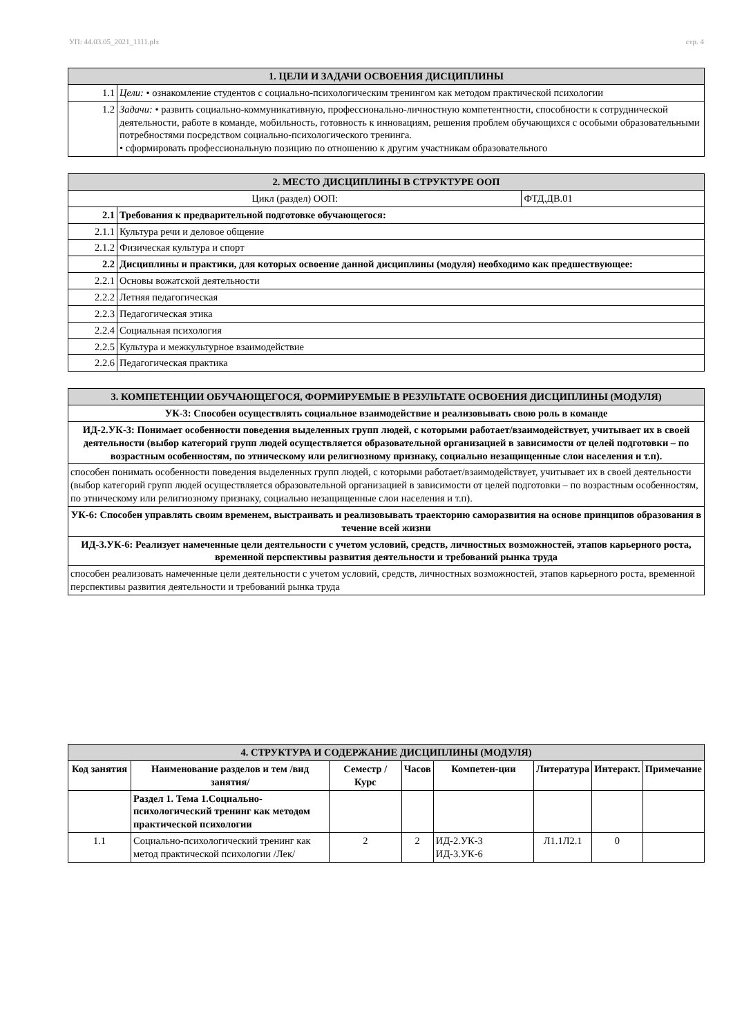УП: 44.03.05_2021_1111.plx стр. 4
| 1. ЦЕЛИ И ЗАДАЧИ ОСВОЕНИЯ ДИСЦИПЛИНЫ | |
| 1.1 | Цели: • ознакомление студентов с социально-психологическим тренингом как методом практической психологии |
| 1.2 | Задачи: • развить социально-коммуникативную, профессионально-личностную компетентности, способности к сотруднической деятельности, работе в команде, мобильность, готовность к инновациям, решения проблем обучающихся с особыми образовательными потребностями посредством социально-психологического тренинга. • сформировать профессиональную позицию по отношению к другим участникам образовательного |
| 2. МЕСТО ДИСЦИПЛИНЫ В СТРУКТУРЕ ООП | | |
| Цикл (раздел) ООП: | | ФТД.ДВ.01 |
| 2.1 | Требования к предварительной подготовке обучающегося: | |
| 2.1.1 | Культура речи и деловое общение | |
| 2.1.2 | Физическая культура и спорт | |
| 2.2 | Дисциплины и практики, для которых освоение данной дисциплины (модуля) необходимо как предшествующее: | |
| 2.2.1 | Основы вожатской деятельности | |
| 2.2.2 | Летняя педагогическая | |
| 2.2.3 | Педагогическая этика | |
| 2.2.4 | Социальная психология | |
| 2.2.5 | Культура и межкультурное взаимодействие | |
| 2.2.6 | Педагогическая практика | |
| 3. КОМПЕТЕНЦИИ ОБУЧАЮЩЕГОСЯ, ФОРМИРУЕМЫЕ В РЕЗУЛЬТАТЕ ОСВОЕНИЯ ДИСЦИПЛИНЫ (МОДУЛЯ) |
| УК-3: Способен осуществлять социальное взаимодействие и реализовывать свою роль в команде |
| ИД-2.УК-3: Понимает особенности поведения выделенных групп людей, с которыми работает/взаимодействует, учитывает их в своей деятельности (выбор категорий групп людей осуществляется образовательной организацией в зависимости от целей подготовки – по возрастным особенностям, по этническому или религиозному признаку, социально незащищенные слои населения и т.п). |
| способен понимать особенности поведения выделенных групп людей, с которыми работает/взаимодействует, учитывает их в своей деятельности (выбор категорий групп людей осуществляется образовательной организацией в зависимости от целей подготовки – по возрастным особенностям, по этническому или религиозному признаку, социально незащищенные слои населения и т.п). |
| УК-6: Способен управлять своим временем, выстраивать и реализовывать траекторию саморазвития на основе принципов образования в течение всей жизни |
| ИД-3.УК-6: Реализует намеченные цели деятельности с учетом условий, средств, личностных возможностей, этапов карьерного роста, временной перспективы развития деятельности и требований рынка труда |
| способен реализовать намеченные цели деятельности с учетом условий, средств, личностных возможностей, этапов карьерного роста, временной перспективы развития деятельности и требований рынка труда |
| 4. СТРУКТУРА И СОДЕРЖАНИЕ ДИСЦИПЛИНЫ (МОДУЛЯ) | | | | | | | |
| Код занятия | Наименование разделов и тем /вид занятия/ | Семестр / Курс | Часов | Компетен-ции | Литература | Интеракт. | Примечание |
| | Раздел 1. Тема 1.Социально-психологический тренинг как методом практической психологии | | | | | | |
| 1.1 | Социально-психологический тренинг как метод практической психологии /Лек/ | 2 | 2 | ИД-2.УК-3 ИД-3.УК-6 | Л1.1Л2.1 | 0 | |